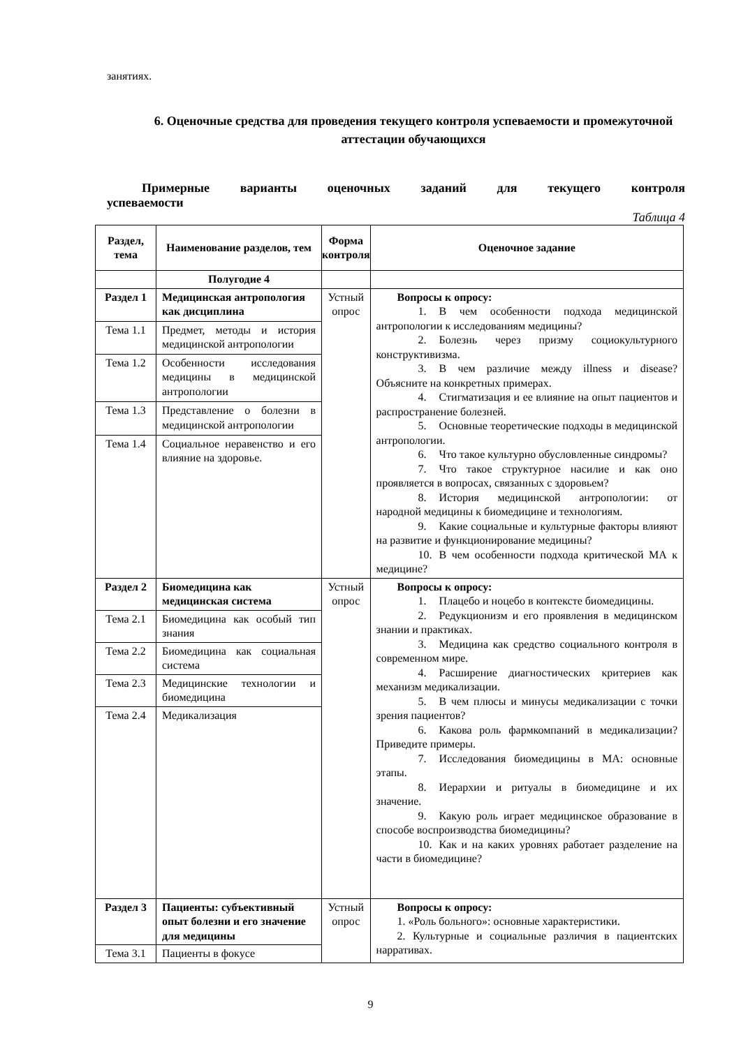занятиях.
6. Оценочные средства для проведения текущего контроля успеваемости и промежуточной аттестации обучающихся
Примерные варианты оценочных заданий для текущего контроля
успеваемости
Таблица 4
| Раздел, тема | Наименование разделов, тем | Форма контроля | Оценочное задание |
| --- | --- | --- | --- |
| | Полугодие 4 | | |
| Раздел 1 | Медицинская антропология как дисциплина | Устный опрос | Вопросы к опросу: 1. В чем особенности подхода медицинской антропологии к исследованиям медицины? 2. Болезнь через призму социокультурного конструктивизма. 3. В чем различие между illness и disease? Объясните на конкретных примерах. 4. Стигматизация и ее влияние на опыт пациентов и распространение болезней. 5. Основные теоретические подходы в медицинской антропологии. 6. Что такое культурно обусловленные синдромы? 7. Что такое структурное насилие и как оно проявляется в вопросах, связанных с здоровьем? 8. История медицинской антропологии: от народной медицины к биомедицине и технологиям. 9. Какие социальные и культурные факторы влияют на развитие и функционирование медицины? 10. В чем особенности подхода критической МА к медицине? |
| Тема 1.1 | Предмет, методы и история медицинской антропологии | | |
| Тема 1.2 | Особенности исследования медицины в медицинской антропологии | | |
| Тема 1.3 | Представление о болезни в медицинской антропологии | | |
| Тема 1.4 | Социальное неравенство и его влияние на здоровье. | | |
| Раздел 2 | Биомедицина как медицинская система | Устный опрос | Вопросы к опросу: 1. Плацебо и ноцебо в контексте биомедицины. 2. Редукционизм и его проявления в медицинском знании и практиках. 3. Медицина как средство социального контроля в современном мире. 4. Расширение диагностических критериев как механизм медикализации. 5. В чем плюсы и минусы медикализации с точки зрения пациентов? 6. Какова роль фармкомпаний в медикализации? Приведите примеры. 7. Исследования биомедицины в МА: основные этапы. 8. Иерархии и ритуалы в биомедицине и их значение. 9. Какую роль играет медицинское образование в способе воспроизводства биомедицины? 10. Как и на каких уровнях работает разделение на части в биомедицине? |
| Тема 2.1 | Биомедицина как особый тип знания | | |
| Тема 2.2 | Биомедицина как социальная система | | |
| Тема 2.3 | Медицинские технологии и биомедицина | | |
| Тема 2.4 | Медикализация | | |
| Раздел 3 | Пациенты: субъективный опыт болезни и его значение для медицины | Устный опрос | Вопросы к опросу: 1. «Роль больного»: основные характеристики. 2. Культурные и социальные различия в пациентских нарративах. |
| Тема 3.1 | Пациенты в фокусе | | |
9